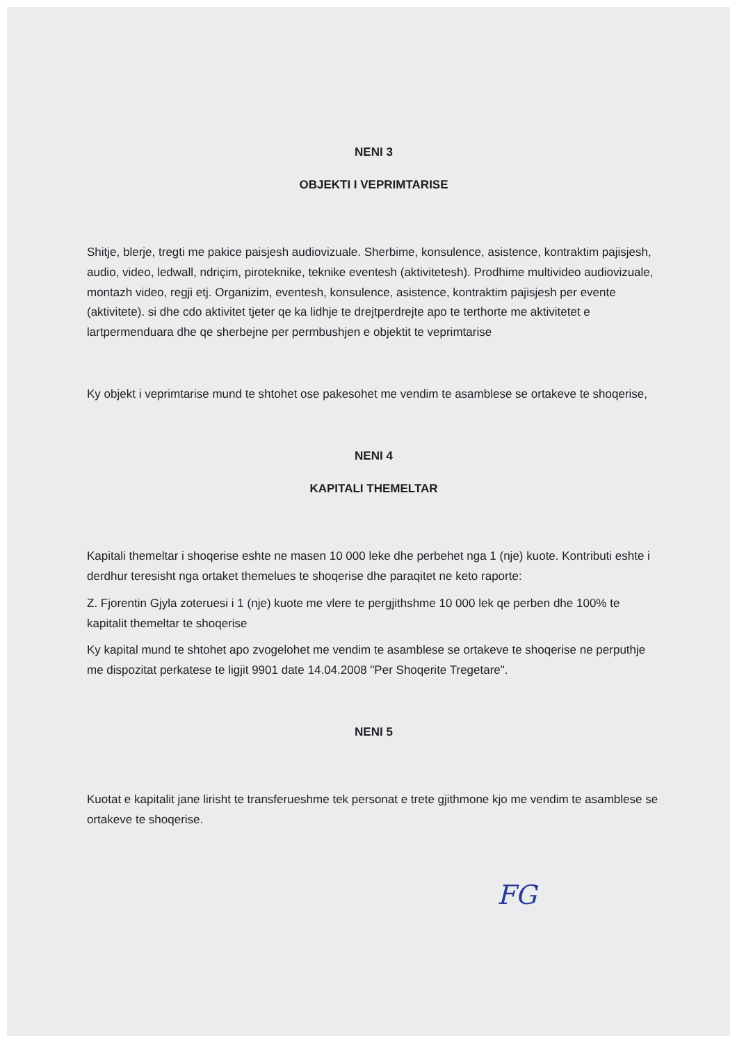NENI 3
OBJEKTI I VEPRIMTARISE
Shitje, blerje, tregti me pakice paisjesh audiovizuale. Sherbime, konsulence, asistence, kontraktim pajisjesh, audio, video, ledwall, ndriçim, piroteknike, teknike eventesh (aktivitetesh). Prodhime multivideo audiovizuale, montazh video, regji etj. Organizim, eventesh, konsulence, asistence, kontraktim pajisjesh per evente (aktivitete). si dhe cdo aktivitet tjeter qe ka lidhje te drejtperdrejte apo te terthorte me aktivitetet e lartpermenduara dhe qe sherbejne per permbushjen e objektit te veprimtarise
Ky objekt i veprimtarise mund te shtohet ose pakesohet me vendim te asamblese se ortakeve te shoqerise,
NENI 4
KAPITALI THEMELTAR
Kapitali themeltar i shoqerise eshte ne masen 10 000 leke dhe perbehet nga 1 (nje) kuote. Kontributi eshte i derdhur teresisht nga ortaket themelues te shoqerise dhe paraqitet ne keto raporte:
Z. Fjorentin Gjyla zoteruesi i 1 (nje) kuote me vlere te pergjithshme 10 000 lek qe perben dhe 100% te kapitalit themeltar te shoqerise
Ky kapital mund te shtohet apo zvogelohet me vendim te asamblese se ortakeve te shoqerise ne perputhje me dispozitat perkatese te ligjit 9901 date 14.04.2008 "Per Shoqerite Tregetare".
NENI 5
Kuotat e kapitalit jane lirisht te transferueshme tek personat e trete gjithmone kjo me vendim te asamblese se ortakeve te shoqerise.
FG